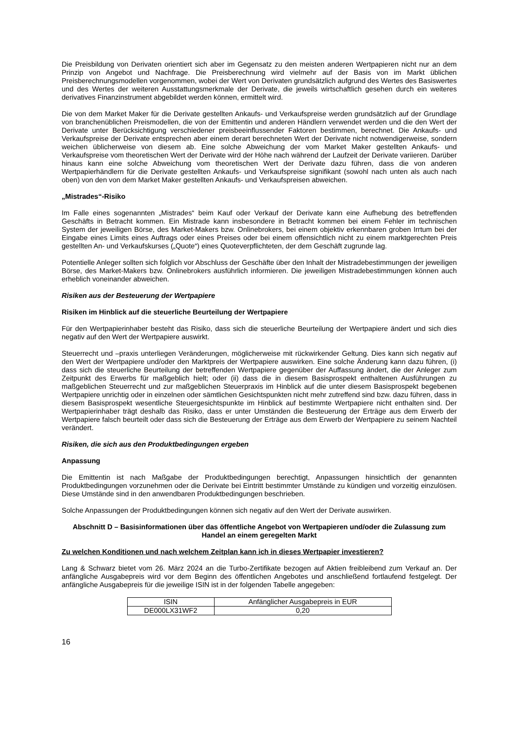Die Preisbildung von Derivaten orientiert sich aber im Gegensatz zu den meisten anderen Wertpapieren nicht nur an dem Prinzip von Angebot und Nachfrage. Die Preisberechnung wird vielmehr auf der Basis von im Markt üblichen Preisberechnungsmodellen vorgenommen, wobei der Wert von Derivaten grundsätzlich aufgrund des Wertes des Basiswertes und des Wertes der weiteren Ausstattungsmerkmale der Derivate, die jeweils wirtschaftlich gesehen durch ein weiteres derivatives Finanzinstrument abgebildet werden können, ermittelt wird.
Die von dem Market Maker für die Derivate gestellten Ankaufs- und Verkaufspreise werden grundsätzlich auf der Grundlage von branchenüblichen Preismodellen, die von der Emittentin und anderen Händlern verwendet werden und die den Wert der Derivate unter Berücksichtigung verschiedener preisbeeinflussender Faktoren bestimmen, berechnet. Die Ankaufs- und Verkaufspreise der Derivate entsprechen aber einem derart berechneten Wert der Derivate nicht notwendigerweise, sondern weichen üblicherweise von diesem ab. Eine solche Abweichung der vom Market Maker gestellten Ankaufs- und Verkaufspreise vom theoretischen Wert der Derivate wird der Höhe nach während der Laufzeit der Derivate variieren. Darüber hinaus kann eine solche Abweichung vom theoretischen Wert der Derivate dazu führen, dass die von anderen Wertpapierhändlern für die Derivate gestellten Ankaufs- und Verkaufspreise signifikant (sowohl nach unten als auch nach oben) von den von dem Market Maker gestellten Ankaufs- und Verkaufspreisen abweichen.
„Mistrades“-Risiko
Im Falle eines sogenannten „Mistrades“ beim Kauf oder Verkauf der Derivate kann eine Aufhebung des betreffenden Geschäfts in Betracht kommen. Ein Mistrade kann insbesondere in Betracht kommen bei einem Fehler im technischen System der jeweiligen Börse, des Market-Makers bzw. Onlinebrokers, bei einem objektiv erkennbaren groben Irrtum bei der Eingabe eines Limits eines Auftrags oder eines Preises oder bei einem offensichtlich nicht zu einem marktgerechten Preis gestellten An- und Verkaufskurses („Quote“) eines Quoteverpflichteten, der dem Geschäft zugrunde lag.
Potentielle Anleger sollten sich folglich vor Abschluss der Geschäfte über den Inhalt der Mistradebestimmungen der jeweiligen Börse, des Market-Makers bzw. Onlinebrokers ausführlich informieren. Die jeweiligen Mistradebestimmungen können auch erheblich voneinander abweichen.
Risiken aus der Besteuerung der Wertpapiere
Risiken im Hinblick auf die steuerliche Beurteilung der Wertpapiere
Für den Wertpapierinhaber besteht das Risiko, dass sich die steuerliche Beurteilung der Wertpapiere ändert und sich dies negativ auf den Wert der Wertpapiere auswirkt.
Steuerrecht und –praxis unterliegen Veränderungen, möglicherweise mit rückwirkender Geltung. Dies kann sich negativ auf den Wert der Wertpapiere und/oder den Marktpreis der Wertpapiere auswirken. Eine solche Änderung kann dazu führen, (i) dass sich die steuerliche Beurteilung der betreffenden Wertpapiere gegenüber der Auffassung ändert, die der Anleger zum Zeitpunkt des Erwerbs für maßgeblich hielt; oder (ii) dass die in diesem Basisprospekt enthaltenen Ausführungen zu maßgeblichen Steuerrecht und zur maßgeblichen Steuerpraxis im Hinblick auf die unter diesem Basisprospekt begebenen Wertpapiere unrichtig oder in einzelnen oder sämtlichen Gesichtspunkten nicht mehr zutreffend sind bzw. dazu führen, dass in diesem Basisprospekt wesentliche Steuergesichtspunkte im Hinblick auf bestimmte Wertpapiere nicht enthalten sind. Der Wertpapierinhaber trägt deshalb das Risiko, dass er unter Umständen die Besteuerung der Erträge aus dem Erwerb der Wertpapiere falsch beurteilt oder dass sich die Besteuerung der Erträge aus dem Erwerb der Wertpapiere zu seinem Nachteil verändert.
Risiken, die sich aus den Produktbedingungen ergeben
Anpassung
Die Emittentin ist nach Maßgabe der Produktbedingungen berechtigt, Anpassungen hinsichtlich der genannten Produktbedingungen vorzunehmen oder die Derivate bei Eintritt bestimmter Umstände zu kündigen und vorzeitig einzulösen. Diese Umstände sind in den anwendbaren Produktbedingungen beschrieben.
Solche Anpassungen der Produktbedingungen können sich negativ auf den Wert der Derivate auswirken.
Abschnitt D – Basisinformationen über das öffentliche Angebot von Wertpapieren und/oder die Zulassung zum Handel an einem geregelten Markt
Zu welchen Konditionen und nach welchem Zeitplan kann ich in dieses Wertpapier investieren?
Lang & Schwarz bietet vom 26. März 2024 an die Turbo-Zertifikate bezogen auf Aktien freibleibend zum Verkauf an. Der anfängliche Ausgabepreis wird vor dem Beginn des öffentlichen Angebotes und anschließend fortlaufend festgelegt. Der anfängliche Ausgabepreis für die jeweilige ISIN ist in der folgenden Tabelle angegeben:
| ISIN | Anfänglicher Ausgabepreis in EUR |
| --- | --- |
| DE000LX31WF2 | 0,20 |
16